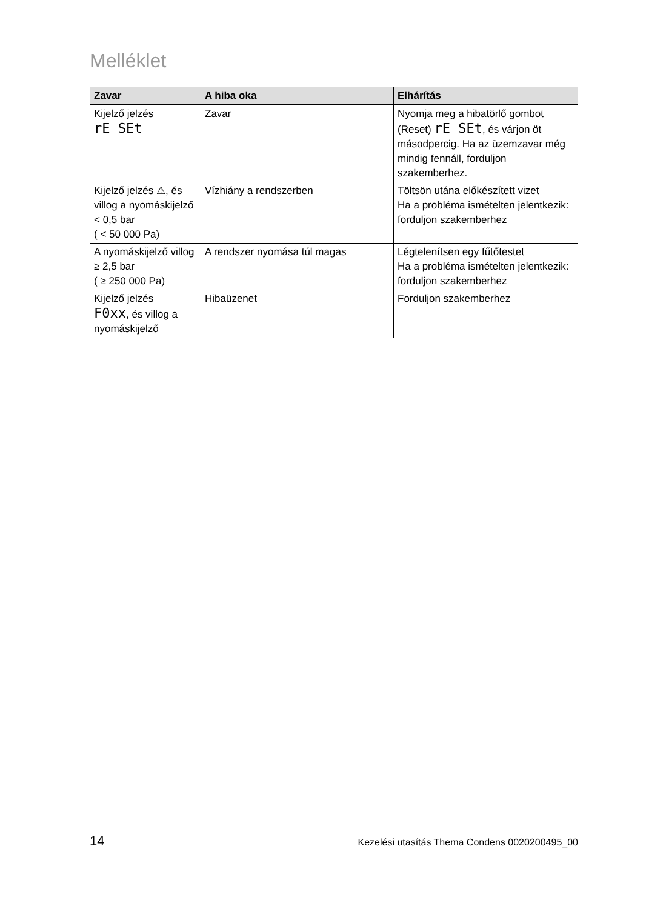Melléklet
| Zavar | A hiba oka | Elhárítás |
| --- | --- | --- |
| Kijelző jelzés rE SEt | Zavar | Nyomja meg a hibatörlő gombot (Reset) rE SEt , és várjon öt másodpercig. Ha az üzemzavar még mindig fennáll, forduljon szakemberhez. |
| Kijelző jelzés ⚠, és villog a nyomáskijelző < 0,5 bar ( < 50 000 Pa) | Vízhiány a rendszerben | Töltsön utána előkészített vizet Ha a probléma ismételten jelentkezik: forduljon szakemberhez |
| A nyomáskijelző villog ≥ 2,5 bar ( ≥ 250 000 Pa) | A rendszer nyomása túl magas | Légtelenítsen egy fűtőtestet Ha a probléma ismételten jelentkezik: forduljon szakemberhez |
| Kijelző jelzés F0xx , és villog a nyomáskijelző | Hibaüzenet | Forduljon szakemberhez |
14 Kezelési utasítás Thema Condens 0020200495_00